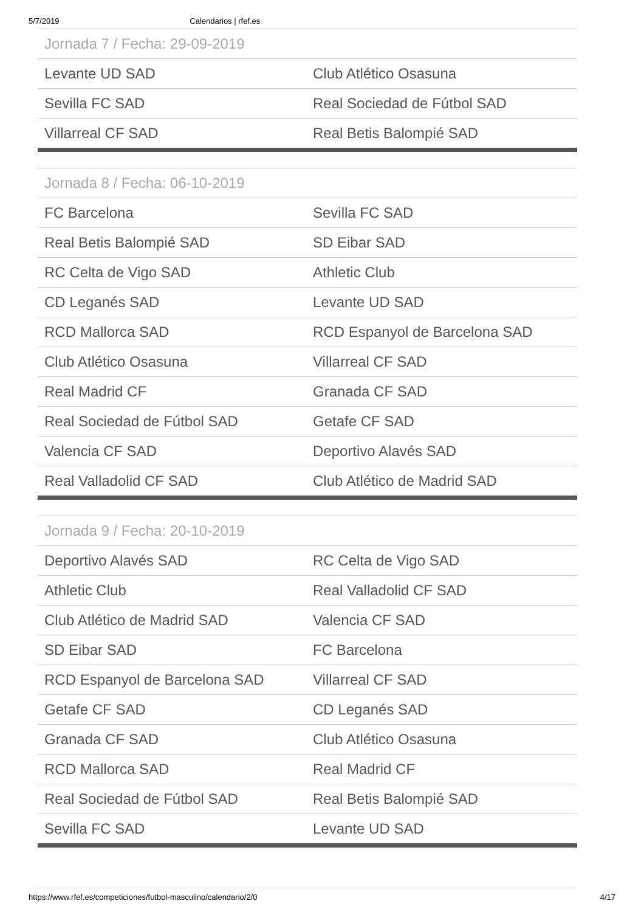5/7/2019 Calendarios | rfef.es
| Jornada 7 / Fecha: 29-09-2019 | |
| --- | --- |
| Levante UD SAD | Club Atlético Osasuna |
| Sevilla FC SAD | Real Sociedad de Fútbol SAD |
| Villarreal CF SAD | Real Betis Balompié SAD |
| Jornada 8 / Fecha: 06-10-2019 | |
| --- | --- |
| FC Barcelona | Sevilla FC SAD |
| Real Betis Balompié SAD | SD Eibar SAD |
| RC Celta de Vigo SAD | Athletic Club |
| CD Leganés SAD | Levante UD SAD |
| RCD Mallorca SAD | RCD Espanyol de Barcelona SAD |
| Club Atlético Osasuna | Villarreal CF SAD |
| Real Madrid CF | Granada CF SAD |
| Real Sociedad de Fútbol SAD | Getafe CF SAD |
| Valencia CF SAD | Deportivo Alavés SAD |
| Real Valladolid CF SAD | Club Atlético de Madrid SAD |
| Jornada 9 / Fecha: 20-10-2019 | |
| --- | --- |
| Deportivo Alavés SAD | RC Celta de Vigo SAD |
| Athletic Club | Real Valladolid CF SAD |
| Club Atlético de Madrid SAD | Valencia CF SAD |
| SD Eibar SAD | FC Barcelona |
| RCD Espanyol de Barcelona SAD | Villarreal CF SAD |
| Getafe CF SAD | CD Leganés SAD |
| Granada CF SAD | Club Atlético Osasuna |
| RCD Mallorca SAD | Real Madrid CF |
| Real Sociedad de Fútbol SAD | Real Betis Balompié SAD |
| Sevilla FC SAD | Levante UD SAD |
https://www.rfef.es/competiciones/futbol-masculino/calendario/2/0 4/17